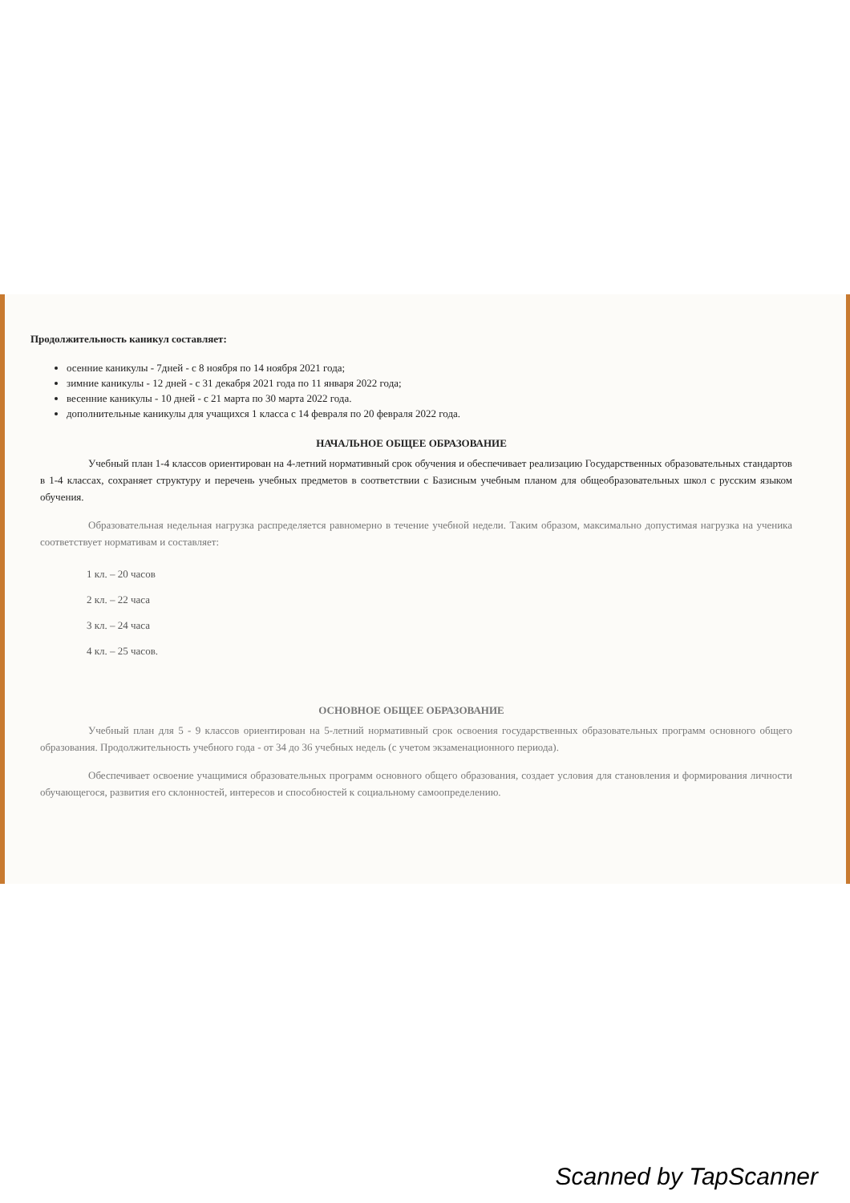Продолжительность каникул составляет:
осенние каникулы - 7дней - с 8 ноября по 14 ноября 2021 года;
зимние каникулы - 12 дней - с 31 декабря 2021 года по 11 января 2022 года;
весенние каникулы - 10 дней - с 21 марта по 30 марта 2022 года.
дополнительные каникулы для учащихся 1 класса с 14 февраля по 20 февраля 2022 года.
НАЧАЛЬНОЕ ОБЩЕЕ ОБРАЗОВАНИЕ
Учебный план 1-4 классов ориентирован на 4-летний нормативный срок обучения и обеспечивает реализацию Государственных образовательных стандартов в 1-4 классах, сохраняет структуру и перечень учебных предметов в соответствии с Базисным учебным планом для общеобразовательных школ с русским языком обучения.
Образовательная недельная нагрузка распределяется равномерно в течение учебной недели. Таким образом, максимально допустимая нагрузка на ученика соответствует нормативам и составляет:
1 кл. – 20 часов
2 кл. – 22 часа
3 кл. – 24 часа
4 кл. – 25 часов.
ОСНОВНОЕ ОБЩЕЕ ОБРАЗОВАНИЕ
Учебный план для 5 - 9 классов ориентирован на 5-летний нормативный срок освоения государственных образовательных программ основного общего образования. Продолжительность учебного года - от 34 до 36 учебных недель (с учетом экзаменационного периода).
Обеспечивает освоение учащимися образовательных программ основного общего образования, создает условия для становления и формирования личности обучающегося, развития его склонностей, интересов и способностей к социальному самоопределению.
Scanned by TapScanner